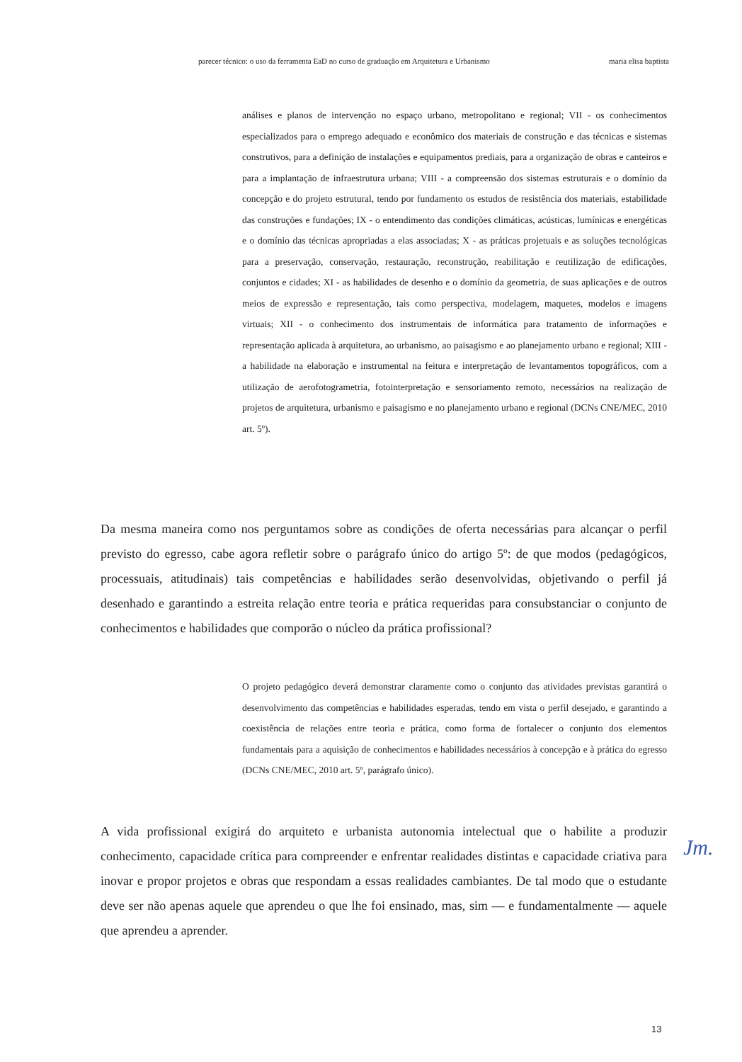parecer técnico: o uso da ferramenta EaD no curso de graduação em Arquitetura e Urbanismo maria elisa baptista
análises e planos de intervenção no espaço urbano, metropolitano e regional; VII - os conhecimentos especializados para o emprego adequado e econômico dos materiais de construção e das técnicas e sistemas construtivos, para a definição de instalações e equipamentos prediais, para a organização de obras e canteiros e para a implantação de infraestrutura urbana; VIII - a compreensão dos sistemas estruturais e o domínio da concepção e do projeto estrutural, tendo por fundamento os estudos de resistência dos materiais, estabilidade das construções e fundações; IX - o entendimento das condições climáticas, acústicas, lumínicas e energéticas e o domínio das técnicas apropriadas a elas associadas; X - as práticas projetuais e as soluções tecnológicas para a preservação, conservação, restauração, reconstrução, reabilitação e reutilização de edificações, conjuntos e cidades; XI - as habilidades de desenho e o domínio da geometria, de suas aplicações e de outros meios de expressão e representação, tais como perspectiva, modelagem, maquetes, modelos e imagens virtuais; XII - o conhecimento dos instrumentais de informática para tratamento de informações e representação aplicada à arquitetura, ao urbanismo, ao paisagismo e ao planejamento urbano e regional; XIII - a habilidade na elaboração e instrumental na feitura e interpretação de levantamentos topográficos, com a utilização de aerofotogrametria, fotointerpretação e sensoriamento remoto, necessários na realização de projetos de arquitetura, urbanismo e paisagismo e no planejamento urbano e regional (DCNs CNE/MEC, 2010 art. 5º).
Da mesma maneira como nos perguntamos sobre as condições de oferta necessárias para alcançar o perfil previsto do egresso, cabe agora refletir sobre o parágrafo único do artigo 5º: de que modos (pedagógicos, processuais, atitudinais) tais competências e habilidades serão desenvolvidas, objetivando o perfil já desenhado e garantindo a estreita relação entre teoria e prática requeridas para consubstanciar o conjunto de conhecimentos e habilidades que comporão o núcleo da prática profissional?
O projeto pedagógico deverá demonstrar claramente como o conjunto das atividades previstas garantirá o desenvolvimento das competências e habilidades esperadas, tendo em vista o perfil desejado, e garantindo a coexistência de relações entre teoria e prática, como forma de fortalecer o conjunto dos elementos fundamentais para a aquisição de conhecimentos e habilidades necessários à concepção e à prática do egresso (DCNs CNE/MEC, 2010 art. 5º, parágrafo único).
A vida profissional exigirá do arquiteto e urbanista autonomia intelectual que o habilite a produzir conhecimento, capacidade crítica para compreender e enfrentar realidades distintas e capacidade criativa para inovar e propor projetos e obras que respondam a essas realidades cambiantes. De tal modo que o estudante deve ser não apenas aquele que aprendeu o que lhe foi ensinado, mas, sim — e fundamentalmente — aquele que aprendeu a aprender.
Jm.
13